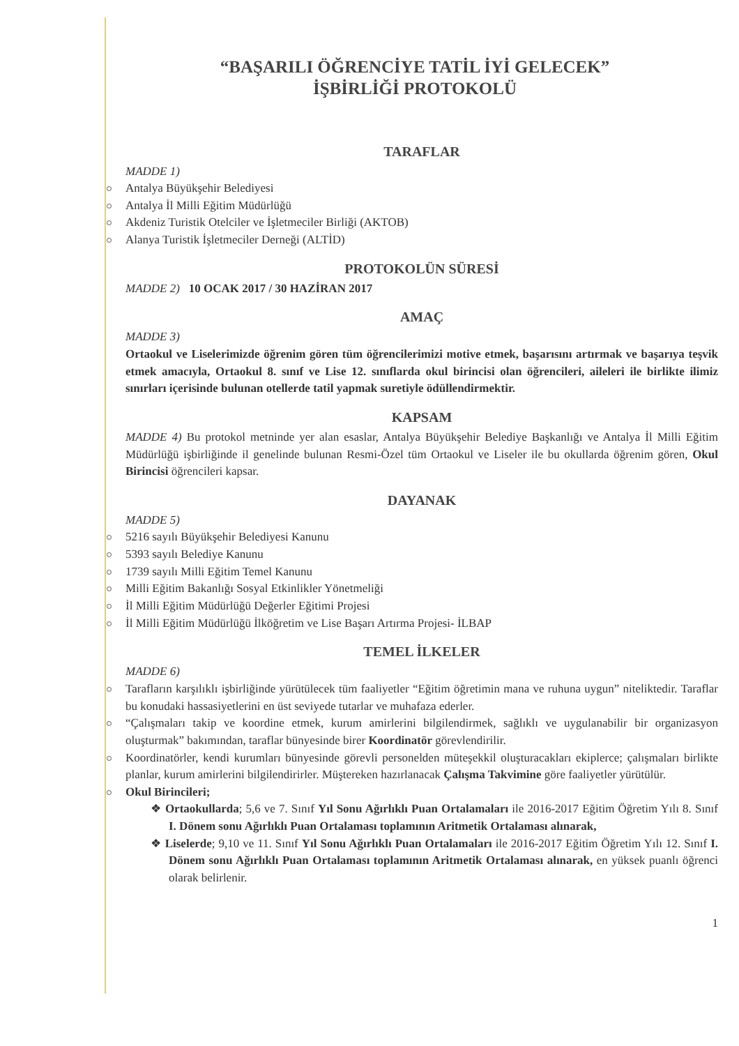“BAŞARILI ÖĞRENCİYE TATİL İYİ GELECEK”
İŞBİRLİĞİ PROTOKOLÜ
TARAFLAR
MADDE 1)
Antalya Büyükşehir Belediyesi
Antalya İl Milli Eğitim Müdürlüğü
Akdeniz Turistik Otelciler ve İşletmeciler Birliği (AKTOB)
Alanya Turistik İşletmeciler Derneği (ALTİD)
PROTOKOLÜN SÜRESİ
MADDE 2) 10 OCAK 2017 / 30 HAZİRAN 2017
AMAÇ
MADDE 3)
Ortaokul ve Liselerimizde öğrenim gören tüm öğrencilerimizi motive etmek, başarısını artırmak ve başarıya teşvik etmek amacıyla, Ortaokul 8. sınıf ve Lise 12. sınıflarda okul birincisi olan öğrencileri, aileleri ile birlikte ilimiz sınırları içerisinde bulunan otellerde tatil yapmak suretiyle ödüllendirmektir.
KAPSAM
MADDE 4) Bu protokol metninde yer alan esaslar, Antalya Büyükşehir Belediye Başkanlığı ve Antalya İl Milli Eğitim Müdürlüğü işbirliğinde il genelinde bulunan Resmi-Özel tüm Ortaokul ve Liseler ile bu okullarda öğrenim gören, Okul Birincisi öğrencileri kapsar.
DAYANAK
MADDE 5)
5216 sayılı Büyükşehir Belediyesi Kanunu
5393 sayılı Belediye Kanunu
1739 sayılı Milli Eğitim Temel Kanunu
Milli Eğitim Bakanlığı Sosyal Etkinlikler Yönetmeliği
İl Milli Eğitim Müdürlüğü Değerler Eğitimi Projesi
İl Milli Eğitim Müdürlüğü İlköğretim ve Lise Başarı Artırma Projesi- İLBAP
TEMEL İLKELER
MADDE 6)
Tarafların karşılıklı işbirliğinde yürütülecek tüm faaliyetler “Eğitim öğretimin mana ve ruhuna uygun” niteliktedir. Taraflar bu konudaki hassasiyetlerini en üst seviyede tutarlar ve muhafaza ederler.
“Çalışmaları takip ve koordine etmek, kurum amirlerini bilgilendirmek, sağlıklı ve uygulanabilir bir organizasyon oluşturmak” bakımından, taraflar bünyesinde birer Koordinatör görevlendirilir.
Koordinatörler, kendi kurumları bünyesinde görevli personelden müteşekkil oluşturacakları ekiplerce; çalışmaları birlikte planlar, kurum amirlerini bilgilendirirler. Müştereken hazırlanacak Çalışma Takvimine göre faaliyetler yürütülür.
Okul Birincileri;
❖ Ortaokullarda; 5,6 ve 7. Sınıf Yıl Sonu Ağırlıklı Puan Ortalamaları ile 2016-2017 Eğitim Öğretim Yılı 8. Sınıf I. Dönem sonu Ağırlıklı Puan Ortalaması toplamının Aritmetik Ortalaması alınarak,
❖ Liselerde; 9,10 ve 11. Sınıf Yıl Sonu Ağırlıklı Puan Ortalamaları ile 2016-2017 Eğitim Öğretim Yılı 12. Sınıf I. Dönem sonu Ağırlıklı Puan Ortalaması toplamının Aritmetik Ortalaması alınarak, en yüksek puanlı öğrenci olarak belirlenir.
1